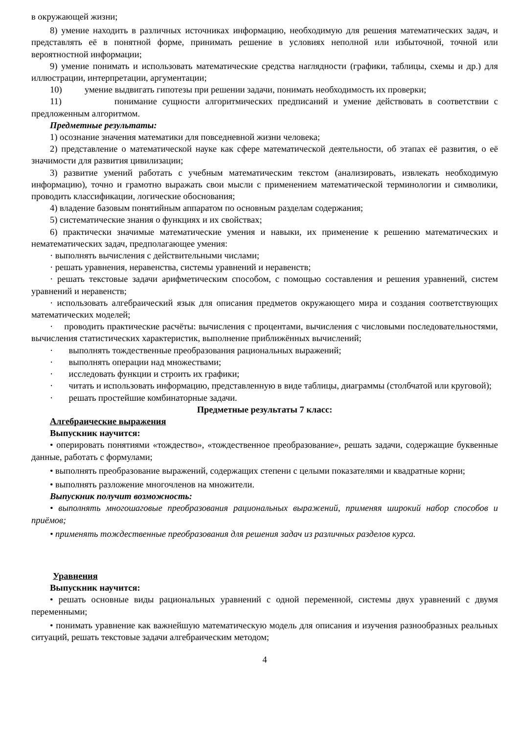в окружающей жизни;
8) умение находить в различных источниках информацию, необходимую для решения математических задач, и представлять её в понятной форме, принимать решение в условиях неполной или избыточной, точной или вероятностной информации;
9) умение понимать и использовать математические средства наглядности (графики, таблицы, схемы и др.) для иллюстрации, интерпретации, аргументации;
10) умение выдвигать гипотезы при решении задачи, понимать необходимость их проверки;
11) понимание сущности алгоритмических предписаний и умение действовать в соответствии с предложенным алгоритмом.
Предметные результаты:
1) осознание значения математики для повседневной жизни человека;
2) представление о математической науке как сфере математической деятельности, об этапах её развития, о её значимости для развития цивилизации;
3) развитие умений работать с учебным математическим текстом (анализировать, извлекать необходимую информацию), точно и грамотно выражать свои мысли с применением математической терминологии и символики, проводить классификации, логические обоснования;
4) владение базовым понятийным аппаратом по основным разделам содержания;
5) систематические знания о функциях и их свойствах;
6) практически значимые математические умения и навыки, их применение к решению математических и нематематических задач, предполагающее умения:
· выполнять вычисления с действительными числами;
· решать уравнения, неравенства, системы уравнений и неравенств;
· решать текстовые задачи арифметическим способом, с помощью составления и решения уравнений, систем уравнений и неравенств;
· использовать алгебраический язык для описания предметов окружающего мира и создания соответствующих математических моделей;
· проводить практические расчёты: вычисления с процентами, вычисления с числовыми последовательностями, вычисления статистических характеристик, выполнение приближённых вычислений;
· выполнять тождественные преобразования рациональных выражений;
· выполнять операции над множествами;
· исследовать функции и строить их графики;
· читать и использовать информацию, представленную в виде таблицы, диаграммы (столбчатой или круговой);
· решать простейшие комбинаторные задачи.
Предметные результаты 7 класс:
Алгебраические выражения
Выпускник научится:
• оперировать понятиями «тождество», «тождественное преобразование», решать задачи, содержащие буквенные данные, работать с формулами;
• выполнять преобразование выражений, содержащих степени с целыми показателями и квадратные корни;
• выполнять разложение многочленов на множители.
Выпускник получит возможность:
• выполнять многошаговые преобразования рациональных выражений, применяя широкий набор способов и приёмов;
• применять тождественные преобразования для решения задач из различных разделов курса.
Уравнения
Выпускник научится:
• решать основные виды рациональных уравнений с одной переменной, системы двух уравнений с двумя переменными;
• понимать уравнение как важнейшую математическую модель для описания и изучения разнообразных реальных ситуаций, решать текстовые задачи алгебраическим методом;
4